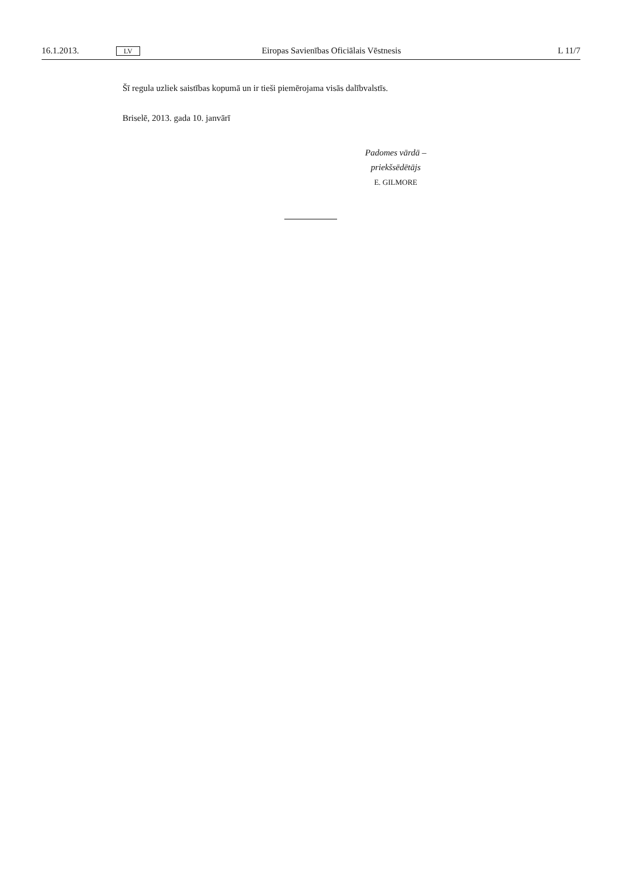16.1.2013. LV Eiropas Savienības Oficiālais Vēstnesis L 11/7
Šī regula uzliek saistības kopumā un ir tieši piemērojama visās dalībvalstīs.
Briselē, 2013. gada 10. janvārī
Padomes vārdā –
priekšsēdētājs
E. GILMORE